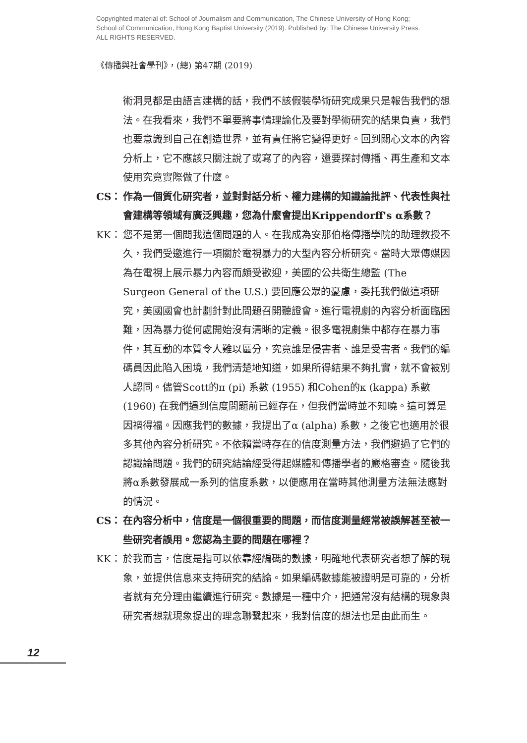Copyrighted material of: School of Journalism and Communication, The Chinese University of Hong Kong;
School of Communication, Hong Kong Baptist University (2019). Published by: The Chinese University Press.
ALL RIGHTS RESERVED.
《傳播與社會學刊》，(總) 第47期 (2019)
術洞見都是由語言建構的話，我們不該假裝學術研究成果只是報告我們的想法。在我看來，我們不單要將事情理論化及要對學術研究的結果負責，我們也要意識到自己在創造世界，並有責任將它變得更好。回到關心文本的內容分析上，它不應該只關注說了或寫了的內容，還要探討傳播、再生產和文本使用究竟實際做了什麼。
CS： 作為一個質化研究者，並對對話分析、權力建構的知識論批評、代表性與社會建構等領域有廣泛興趣，您為什麼會提出Krippendorff's α系數？
KK： 您不是第一個問我這個問題的人。在我成為安那伯格傳播學院的助理教授不久，我們受邀進行一項關於電視暴力的大型內容分析研究。當時大眾傳媒因為在電視上展示暴力內容而頗受歡迎，美國的公共衛生總監 (The Surgeon General of the U.S.) 要回應公眾的憂慮，委托我們做這項研究，美國國會也計劃針對此問題召開聽證會。進行電視劇的內容分析面臨困難，因為暴力從何處開始沒有清晰的定義。很多電視劇集中都存在暴力事件，其互動的本質令人難以區分，究竟誰是侵害者、誰是受害者。我們的編碼員因此陷入困境，我們清楚地知道，如果所得結果不夠扎實，就不會被別人認同。儘管Scott的π (pi) 系數 (1955) 和Cohen的κ (kappa) 系數 (1960) 在我們遇到信度問題前已經存在，但我們當時並不知曉。這可算是因禍得福。因應我們的數據，我提出了α (alpha) 系數，之後它也適用於很多其他內容分析研究。不依賴當時存在的信度測量方法，我們避過了它們的認識論問題。我們的研究結論經受得起媒體和傳播學者的嚴格審查。隨後我將α系數發展成一系列的信度系數，以便應用在當時其他測量方法無法應對的情況。
CS： 在內容分析中，信度是一個很重要的問題，而信度測量經常被誤解甚至被一些研究者誤用。您認為主要的問題在哪裡？
KK： 於我而言，信度是指可以依靠經編碼的數據，明確地代表研究者想了解的現象，並提供信息來支持研究的結論。如果編碼數據能被證明是可靠的，分析者就有充分理由繼續進行研究。數據是一種中介，把通常沒有結構的現象與研究者想就現象提出的理念聯繫起來，我對信度的想法也是由此而生。
12